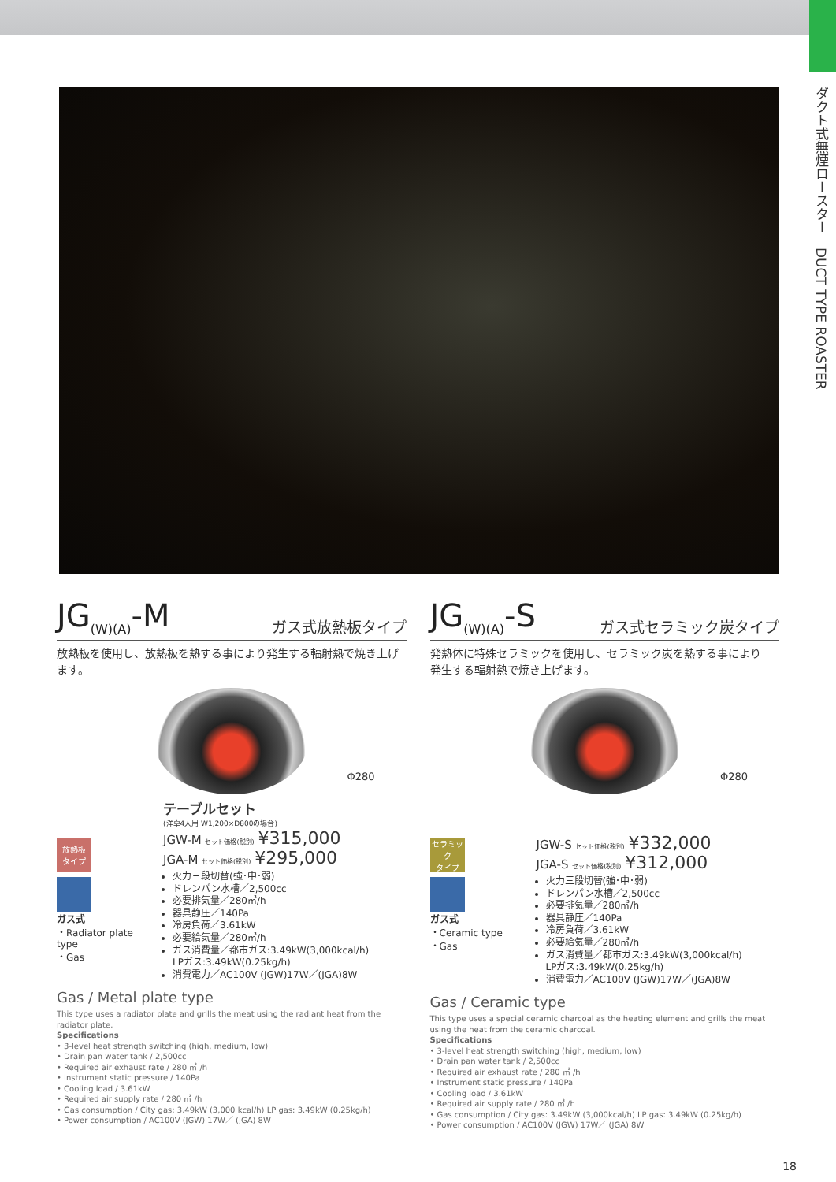ダクト式無煙ロースター　DUCT TYPE ROASTER
JG<sub>(W)(A)</sub>-M ガス式放熱板タイプ
放熱板を使用し、放熱板を熱する事により発生する輻射熱で焼き上げます。
Φ280
放熱板
タイプ
ガス式
・Radiator plate type
・Gas
テーブルセット
(洋卓4人用 W1,200×D800の場合)
JGW-M セット価格(税別) ¥315,000
JGA-M セット価格(税別) ¥295,000
火力三段切替(強･中･弱)
ドレンパン水槽／2,500cc
必要排気量／280㎥/h
器具静圧／140Pa
冷房負荷／3.61kW
必要給気量／280㎥/h
ガス消費量／都市ガス:3.49kW(3,000kcal/h)
LPガス:3.49kW(0.25kg/h)
消費電力／AC100V (JGW)17W／(JGA)8W
Gas / Metal plate type
This type uses a radiator plate and grills the meat using the radiant heat from the radiator plate.
Specifications
• 3-level heat strength switching (high, medium, low)
• Drain pan water tank / 2,500cc
• Required air exhaust rate / 280 ㎥ /h
• Instrument static pressure / 140Pa
• Cooling load / 3.61kW
• Required air supply rate / 280 ㎥ /h
• Gas consumption / City gas: 3.49kW (3,000 kcal/h) LP gas: 3.49kW (0.25kg/h)
• Power consumption / AC100V (JGW) 17W／ (JGA) 8W
JG<sub>(W)(A)</sub>-S ガス式セラミック炭タイプ
発熱体に特殊セラミックを使用し、セラミック炭を熱する事により
発生する輻射熱で焼き上げます。
Φ280
セラミック
タイプ
ガス式
・Ceramic type
・Gas
JGW-S セット価格(税別) ¥332,000
JGA-S セット価格(税別) ¥312,000
火力三段切替(強･中･弱)
ドレンパン水槽／2,500cc
必要排気量／280㎥/h
器具静圧／140Pa
冷房負荷／3.61kW
必要給気量／280㎥/h
ガス消費量／都市ガス:3.49kW(3,000kcal/h)
LPガス:3.49kW(0.25kg/h)
消費電力／AC100V (JGW)17W／(JGA)8W
Gas / Ceramic type
This type uses a special ceramic charcoal as the heating element and grills the meat using the heat from the ceramic charcoal.
Specifications
• 3-level heat strength switching (high, medium, low)
• Drain pan water tank / 2,500cc
• Required air exhaust rate / 280 ㎥ /h
• Instrument static pressure / 140Pa
• Cooling load / 3.61kW
• Required air supply rate / 280 ㎥ /h
• Gas consumption / City gas: 3.49kW (3,000kcal/h) LP gas: 3.49kW (0.25kg/h)
• Power consumption / AC100V (JGW) 17W／ (JGA) 8W
18